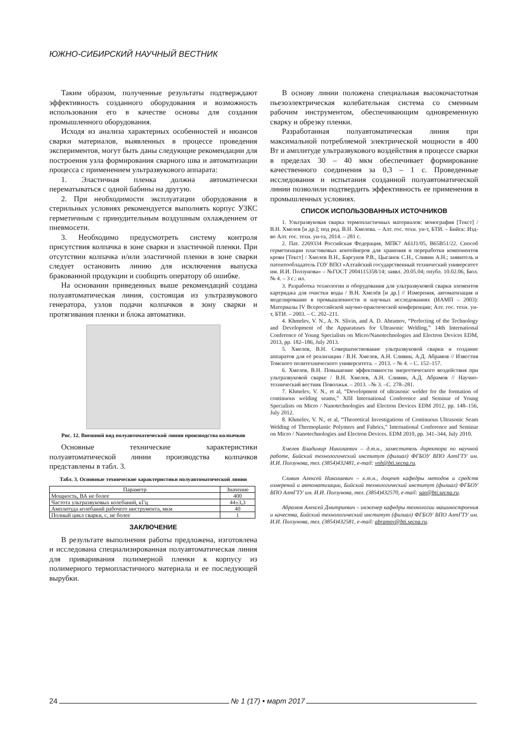ЮЖНО-СИБИРСКИЙ НАУЧНЫЙ ВЕСТНИК
Таким образом, полученные результаты подтверждают эффективность созданного оборудования и возможность использования его в качестве основы для создания промышленного оборудования.
Исходя из анализа характерных особенностей и нюансов сварки материалов, выявленных в процессе проведения экспериментов, могут быть даны следующие рекомендации для построения узла формирования сварного шва и автоматизации процесса с применением ультразвукового аппарата:
1. Эластичная пленка должна автоматически перематываться с одной бабины на другую.
2. При необходимости эксплуатации оборудования в стерильных условиях рекомендуется выполнять корпус УЗКС герметичным с принудительным воздушным охлаждением от пневмосети.
3. Необходимо предусмотреть систему контроля присутствия колпачка в зоне сварки и эластичной пленки. При отсутствии колпачка и/или эластичной пленки в зоне сварки следует остановить линию для исключения выпуска бракованной продукции и сообщить оператору об ошибке.
На основании приведенных выше рекомендаций создана полуавтоматическая линия, состоящая из ультразвукового генератора, узлов подачи колпачков в зону сварки и протягивания пленки и блока автоматики.
Рис. 12. Внешний вид полуавтоматической линии производства колпачков
Основные технические характеристики полуавтоматической линии производства колпачков представлены в табл. 3.
Табл. 3. Основные технические характеристики полуавтоматической линии
| Параметр | Значение |
| --- | --- |
| Мощность, ВА не более | 400 |
| Частота ультразвуковых колебаний, кГц | 44±3,3 |
| Амплитуда колебаний рабочего инструмента, мкм | 40 |
| Полный цикл сварки, с, не более | 1 |
ЗАКЛЮЧЕНИЕ
В результате выполнения работы предложена, изготовлена и исследована специализированная полуавтоматическая линия для приваривания полимерной пленки к корпусу из полимерного термопластичного материала и ее последующей вырубки.
В основу линии положена специальная высокочастотная пьезоэлектрическая колебательная система со сменным рабочим инструментом, обеспечивающим одновременную сварку и обрезку пленки.
Разработанная полуавтоматическая линия при максимальной потребляемой электрической мощности в 400 Вт и амплитуде ультразвукового воздействия в процессе сварки в пределах 30 – 40 мкм обеспечивает формирование качественного соединения за 0,3 – 1 с. Проведенные исследования и испытания созданной полуавтоматической линии позволили подтвердить эффективность ее применения в промышленных условиях.
СПИСОК ИСПОЛЬЗОВАННЫХ ИСТОЧНИКОВ
1. Ультразвуковая сварка термопластичных материалов: монография [Текст] / В.Н. Хмелев [и др.]; под ред. В.Н. Хмелева. – Алт. гос. техн. ун-т, БТИ. – Бийск: Изд-во Алт. гос. техн. ун-та, 2014. – 281 с.
2. Пат. 2269334 Российская Федерация, МПК7 A61J1/05, B65B51/22. Способ герметизации пластиковых контейнеров для хранения и переработки компонентов крови [Текст] / Хмелев В.Н., Барсуков Р.В., Цыганок С.Н., Сливин А.Н.; заявитель и патентообладатель ГОУ ВПО «Алтайский государственный технический университет им. И.И. Ползунова» – №ГОСТ 2004115358/14; заявл. 20.05.04; опубл. 10.02.06, Бюл. № 4. – 3 с.: ил.
3. Разработка технологии и оборудования для ультразвуковой сварки элементов картриджа для очистки воды / В.Н. Хмелёв [и др.] // Измерения, автоматизация и моделирование в промышленности и научных исследованиях (ИАМП – 2003): Материалы IV Всероссийской научно-практической конференции; Алт. гос. техн. ун-т, БТИ. – 2003. – С. 202–211.
4. Khmelev, V. N., A. N. Slivin, and A. D. Abramov, “Perfecting of the Technology and Development of the Apparatuses for Ultrasonic Welding,” 14th International Conference of Young Specialists on Micro/Nanotechnologies and Electron Devices EDM, 2013, pp. 182–186, July 2013.
5. Хмелев, В.Н. Совершенствование ультразвуковой сварки и создание аппаратов для её реализации / В.Н. Хмелев, А.Н. Сливин, А.Д. Абрамов // Известия Томского политехнического университета. – 2013. – № 4. – С. 152–157.
6. Хмелев, В.Н. Повышение эффективности энергетического воздействия при ультразвуковой сварке / В.Н. Хмелев, А.Н. Сливин, А.Д. Абрамов // Научно-технический вестник Поволжья. – 2013. –№ 3. –С. 278–281.
7. Khmelev, V. N., et al, “Development of ultrasonic welder for the formation of continuous welding seams,” XIII International Conference and Seminar of Young Specialists on Micro / Nanotechnologies and Electron Devices EDM 2012, pp. 148–156, July 2012.
8. Khmelev, V. N., et al, “Theoretical Investigations of Continuous Ultrasonic Seam Welding of Thermoplastic Polymers and Fabrics,” International Conference and Seminar on Micro / Nanotechnologies and Electron Devices. EDM 2010, pp. 341–344, July 2010.
Хмелев Владимир Николаевич – д.т.н., заместитель директора по научной работе, Бийский технологический институт (филиал) ФГБОУ ВПО АлтГТУ им. И.И. Ползунова, тел. (3854)432481, e-mail: vnh@bti.secna.ru.
Сливин Алексей Николаевич – к.т.н., доцент кафедры методов и средств измерений и автоматизации, Бийский технологический институт (филиал) ФГБОУ ВПО АлтГТУ им. И.И. Ползунова, тел. (3854)432570, e-mail: san@bti.secna.ru.
Абрамов Алексей Дмитриевич – инженер кафедры технологии машиностроения и качества, Бийский технологический институт (филиал) ФГБОУ ВПО АлтГТУ им. И.И. Ползунова, тел. (3854)432581, e-mail: abramov@bti.secna.ru.
24 № 1 (17) • март 2017